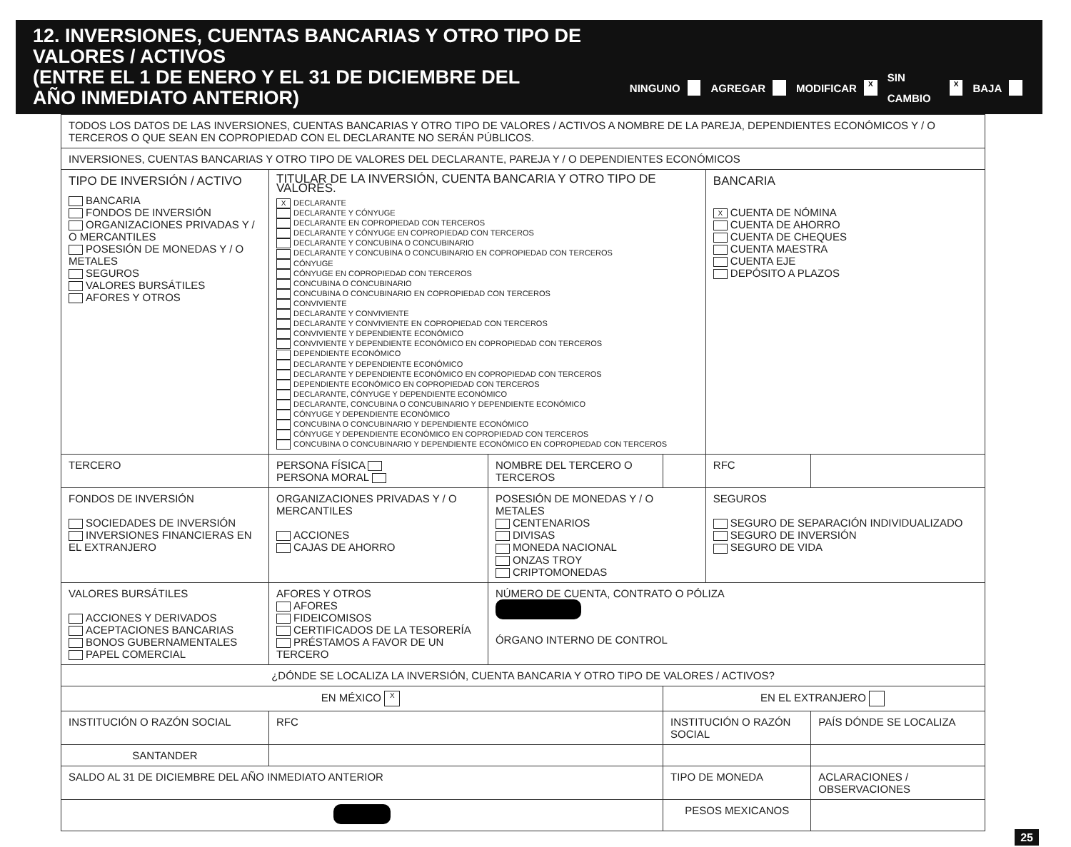12. INVERSIONES, CUENTAS BANCARIAS Y OTRO TIPO DE VALORES / ACTIVOS
(ENTRE EL 1 DE ENERO Y EL 31 DE DICIEMBRE DEL
AÑO INMEDIATO ANTERIOR)
NINGUNO AGREGAR MODIFICAR X SIN CAMBIO X BAJA
| TODOS LOS DATOS DE LAS INVERSIONES, CUENTAS BANCARIAS Y OTRO TIPO DE VALORES / ACTIVOS A NOMBRE DE LA PAREJA, DEPENDIENTES ECONÓMICOS Y / O TERCEROS O QUE SEAN EN COPROPIEDAD CON EL DECLARANTE NO SERÁN PÚBLICOS. | | | | | |
| INVERSIONES, CUENTAS BANCARIAS Y OTRO TIPO DE VALORES DEL DECLARANTE, PAREJA Y / O DEPENDIENTES ECONÓMICOS | | | | | |
| TIPO DE INVERSIÓN / ACTIVO BANCARIA FONDOS DE INVERSIÓN ORGANIZACIONES PRIVADAS Y / O MERCANTILES POSESIÓN DE MONEDAS Y / O METALES SEGUROS VALORES BURSÁTILES AFORES Y OTROS | TITULAR DE LA INVERSIÓN, CUENTA BANCARIA Y OTRO TIPO DE VALORES. X DECLARANTE DECLARANTE Y CÓNYUGE DECLARANTE EN COPROPIEDAD CON TERCEROS DECLARANTE Y CÓNYUGE EN COPROPIEDAD CON TERCEROS DECLARANTE Y CONCUBINA O CONCUBINARIO DECLARANTE Y CONCUBINA O CONCUBINARIO EN COPROPIEDAD CON TERCEROS CÓNYUGE CÓNYUGE EN COPROPIEDAD CON TERCEROS CONCUBINA O CONCUBINARIO CONCUBINA O CONCUBINARIO EN COPROPIEDAD CON TERCEROS CONVIVIENTE DECLARANTE Y CONVIVIENTE DECLARANTE Y CONVIVIENTE EN COPROPIEDAD CON TERCEROS CONVIVIENTE Y DEPENDIENTE ECONÓMICO CONVIVIENTE Y DEPENDIENTE ECONÓMICO EN COPROPIEDAD CON TERCEROS DEPENDIENTE ECONÓMICO DECLARANTE Y DEPENDIENTE ECONÓMICO DECLARANTE Y DEPENDIENTE ECONÓMICO EN COPROPIEDAD CON TERCEROS DEPENDIENTE ECONÓMICO EN COPROPIEDAD CON TERCEROS DECLARANTE, CÓNYUGE Y DEPENDIENTE ECONÓMICO DECLARANTE, CONCUBINA O CONCUBINARIO Y DEPENDIENTE ECONÓMICO CÓNYUGE Y DEPENDIENTE ECONÓMICO CONCUBINA O CONCUBINARIO Y DEPENDIENTE ECONÓMICO CÓNYUGE Y DEPENDIENTE ECONÓMICO EN COPROPIEDAD CON TERCEROS CONCUBINA O CONCUBINARIO Y DEPENDIENTE ECONÓMICO EN COPROPIEDAD CON TERCEROS | | | BANCARIA X CUENTA DE NÓMINA CUENTA DE AHORRO CUENTA DE CHEQUES CUENTA MAESTRA CUENTA EJE DEPÓSITO A PLAZOS | |
| TERCERO | PERSONA FÍSICA PERSONA MORAL | NOMBRE DEL TERCERO O TERCEROS | | RFC | |
| FONDOS DE INVERSIÓN SOCIEDADES DE INVERSIÓN INVERSIONES FINANCIERAS EN EL EXTRANJERO | ORGANIZACIONES PRIVADAS Y / O MERCANTILES ACCIONES CAJAS DE AHORRO | POSESIÓN DE MONEDAS Y / O METALES CENTENARIOS DIVISAS MONEDA NACIONAL ONZAS TROY CRIPTOMONEDAS | | SEGUROS SEGURO DE SEPARACIÓN INDIVIDUALIZADO SEGURO DE INVERSIÓN SEGURO DE VIDA | |
| VALORES BURSÁTILES ACCIONES Y DERIVADOS ACEPTACIONES BANCARIAS BONOS GUBERNAMENTALES PAPEL COMERCIAL | AFORES Y OTROS AFORES FIDEICOMISOS CERTIFICADOS DE LA TESORERÍA PRÉSTAMOS A FAVOR DE UN TERCERO | NÚMERO DE CUENTA, CONTRATO O PÓLIZA ÓRGANO INTERNO DE CONTROL | | | |
| ¿DÓNDE SE LOCALIZA LA INVERSIÓN, CUENTA BANCARIA Y OTRO TIPO DE VALORES / ACTIVOS? | | | | | |
| EN MÉXICO X | | | EN EL EXTRANJERO | | |
| INSTITUCIÓN O RAZÓN SOCIAL | RFC | | INSTITUCIÓN O RAZÓN SOCIAL | | PAÍS DÓNDE SE LOCALIZA |
| SANTANDER | | | | | |
| SALDO AL 31 DE DICIEMBRE DEL AÑO INMEDIATO ANTERIOR | | | TIPO DE MONEDA | | ACLARACIONES / OBSERVACIONES |
| | | | PESOS MEXICANOS | | |
25